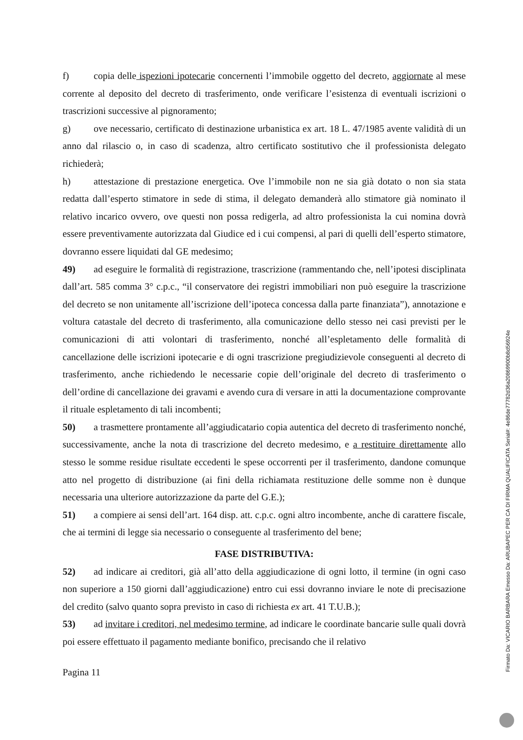f) copia delle ispezioni ipotecarie concernenti l’immobile oggetto del decreto, aggiornate al mese corrente al deposito del decreto di trasferimento, onde verificare l’esistenza di eventuali iscrizioni o trascrizioni successive al pignoramento;
g) ove necessario, certificato di destinazione urbanistica ex art. 18 L. 47/1985 avente validità di un anno dal rilascio o, in caso di scadenza, altro certificato sostitutivo che il professionista delegato richiederà;
h) attestazione di prestazione energetica. Ove l’immobile non ne sia già dotato o non sia stata redatta dall’esperto stimatore in sede di stima, il delegato demanderà allo stimatore già nominato il relativo incarico ovvero, ove questi non possa redigerla, ad altro professionista la cui nomina dovrà essere preventivamente autorizzata dal Giudice ed i cui compensi, al pari di quelli dell’esperto stimatore, dovranno essere liquidati dal GE medesimo;
49) ad eseguire le formalità di registrazione, trascrizione (rammentando che, nell’ipotesi disciplinata dall’art. 585 comma 3° c.p.c., “il conservatore dei registri immobiliari non può eseguire la trascrizione del decreto se non unitamente all’iscrizione dell’ipoteca concessa dalla parte finanziata”), annotazione e voltura catastale del decreto di trasferimento, alla comunicazione dello stesso nei casi previsti per le comunicazioni di atti volontari di trasferimento, nonché all’espletamento delle formalità di cancellazione delle iscrizioni ipotecarie e di ogni trascrizione pregiudizievole conseguenti al decreto di trasferimento, anche richiedendo le necessarie copie dell’originale del decreto di trasferimento o dell’ordine di cancellazione dei gravami e avendo cura di versare in atti la documentazione comprovante il rituale espletamento di tali incombenti;
50) a trasmettere prontamente all’aggiudicatario copia autentica del decreto di trasferimento nonché, successivamente, anche la nota di trascrizione del decreto medesimo, e a restituire direttamente allo stesso le somme residue risultate eccedenti le spese occorrenti per il trasferimento, dandone comunque atto nel progetto di distribuzione (ai fini della richiamata restituzione delle somme non è dunque necessaria una ulteriore autorizzazione da parte del G.E.);
51) a compiere ai sensi dell’art. 164 disp. att. c.p.c. ogni altro incombente, anche di carattere fiscale, che ai termini di legge sia necessario o conseguente al trasferimento del bene;
FASE DISTRIBUTIVA:
52) ad indicare ai creditori, già all’atto della aggiudicazione di ogni lotto, il termine (in ogni caso non superiore a 150 giorni dall’aggiudicazione) entro cui essi dovranno inviare le note di precisazione del credito (salvo quanto sopra previsto in caso di richiesta ex art. 41 T.U.B.);
53) ad invitare i creditori, nel medesimo termine, ad indicare le coordinate bancarie sulle quali dovrà poi essere effettuato il pagamento mediante bonifico, precisando che il relativo
Pagina 11
Firmato Da: VICARIO BARBARA Emesso Da: ARUBAPEC PER CA DI FIRMA QUALIFICATA Serial#: 4e86de77782d36a20869900b8d56924e